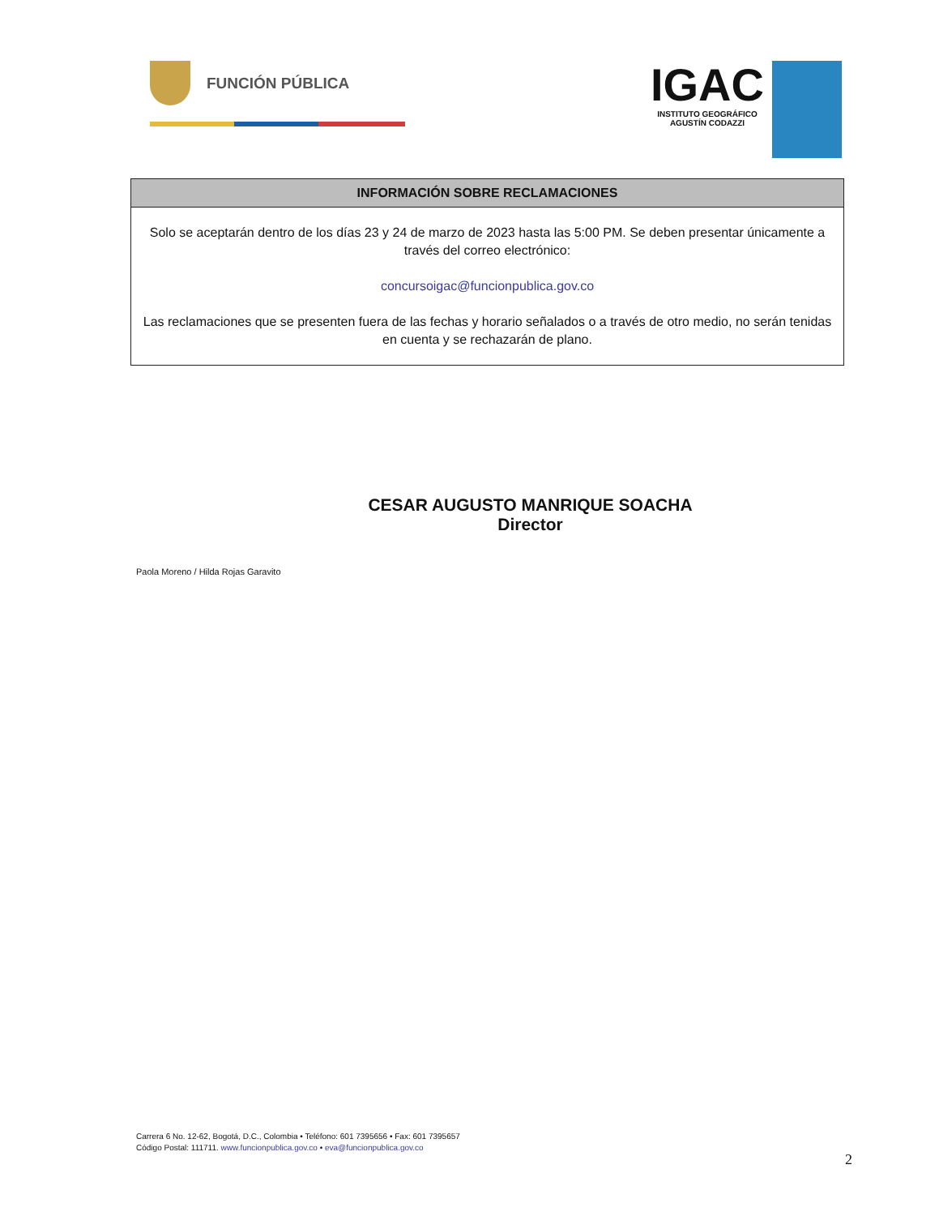FUNCIÓN PÚBLICA
IGAC
INSTITUTO GEOGRÁFICO
AGUSTÍN CODAZZI
| INFORMACIÓN SOBRE RECLAMACIONES |
| --- |
| Solo se aceptarán dentro de los días 23 y 24 de marzo de 2023 hasta las 5:00 PM. Se deben presentar únicamente a través del correo electrónico: concursoigac@funcionpublica.gov.co Las reclamaciones que se presenten fuera de las fechas y horario señalados o a través de otro medio, no serán tenidas en cuenta y se rechazarán de plano. |
CESAR AUGUSTO MANRIQUE SOACHA
Director
Paola Moreno / Hilda Rojas Garavito
Carrera 6 No. 12-62, Bogotá, D.C., Colombia • Teléfono: 601 7395656 • Fax: 601 7395657
Código Postal: 111711. www.funcionpublica.gov.co • eva@funcionpublica.gov.co
2